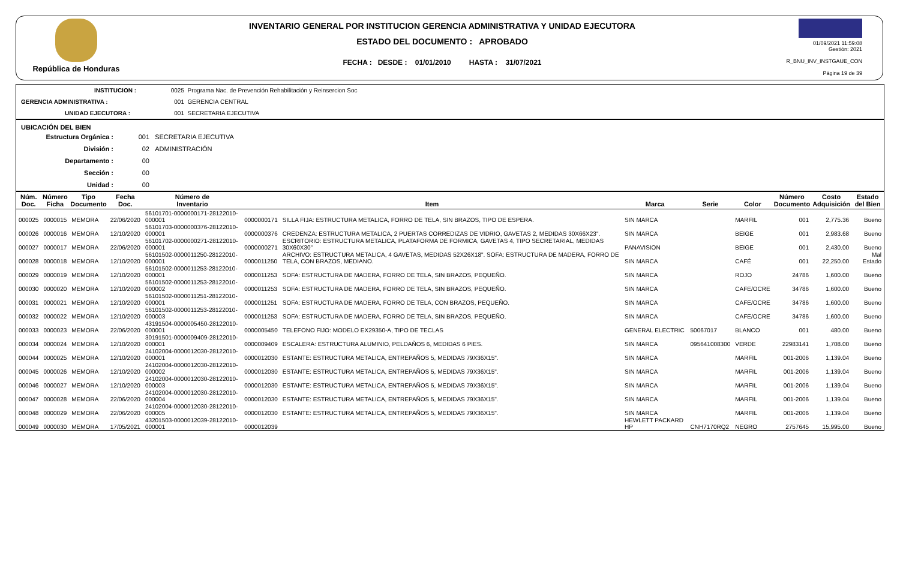República de Honduras
INVENTARIO GENERAL POR INSTITUCION GERENCIA ADMINISTRATIVA Y UNIDAD EJECUTORA
ESTADO DEL DOCUMENTO : APROBADO
FECHA : DESDE : 01/01/2010 HASTA : 31/07/2021
01/09/2021 11:59:08
Gestión: 2021
R_BNU_INV_INSTGAUE_CON
Página 19 de 39
INSTITUCION : 0025 Programa Nac. de Prevención Rehabilitación y Reinsercion Soc
GERENCIA ADMINISTRATIVA : 001 GERENCIA CENTRAL
UNIDAD EJECUTORA : 001 SECRETARIA EJECUTIVA
UBICACIÓN DEL BIEN
Estructura Orgánica : 001 SECRETARIA EJECUTIVA
División : 02 ADMINISTRACIÓN
Departamento : 00
Sección : 00
Unidad : 00
| Núm. Doc. | Número Ficha | Tipo Documento | Fecha Doc. | Número de Inventario | Item | | Marca | Serie | Color | Número Documento | Costo Adquisición | Estado del Bien |
| --- | --- | --- | --- | --- | --- | --- | --- | --- | --- | --- | --- | --- |
| 000025 | 0000015 | MEMORA | 22/06/2020 | 56101701-0000000171-28122010-000001 | 0000000171 | SILLA FIJA: ESTRUCTURA METALICA, FORRO DE TELA, SIN BRAZOS, TIPO DE ESPERA. | SIN MARCA | | MARFIL | 001 | 2,775.36 | Bueno |
| 000026 | 0000016 | MEMORA | 12/10/2020 | 56101703-0000000376-28122010-000001 | 0000000376 | CREDENZA: ESTRUCTURA METALICA, 2 PUERTAS CORREDIZAS DE VIDRIO, GAVETAS 2, MEDIDAS 30X66X23". | SIN MARCA | | BEIGE | 001 | 2,983.68 | Bueno |
| 000027 | 0000017 | MEMORA | 22/06/2020 | 56101702-0000000271-28122010-000001 | 0000000271 | ESCRITORIO: ESTRUCTURA METALICA, PLATAFORMA DE FORMICA, GAVETAS 4, TIPO SECRETARIAL, MEDIDAS 30X60X30" | PANAVISION | | BEIGE | 001 | 2,430.00 | Bueno |
| 000028 | 0000018 | MEMORA | 12/10/2020 | 56101502-0000011250-28122010-000001 | 0000011250 | ARCHIVO: ESTRUCTURA METALICA, 4 GAVETAS, MEDIDAS 52X26X18". SOFA: ESTRUCTURA DE MADERA, FORRO DE TELA, CON BRAZOS, MEDIANO. | SIN MARCA | | CAFÉ | 001 | 22,250.00 | Mal Estado |
| 000029 | 0000019 | MEMORA | 12/10/2020 | 56101502-0000011253-28122010-000001 | 0000011253 | SOFA: ESTRUCTURA DE MADERA, FORRO DE TELA, SIN BRAZOS, PEQUEÑO. | SIN MARCA | | ROJO | 24786 | 1,600.00 | Bueno |
| 000030 | 0000020 | MEMORA | 12/10/2020 | 56101502-0000011253-28122010-000002 | 0000011253 | SOFA: ESTRUCTURA DE MADERA, FORRO DE TELA, SIN BRAZOS, PEQUEÑO. | SIN MARCA | | CAFE/OCRE | 34786 | 1,600.00 | Bueno |
| 000031 | 0000021 | MEMORA | 12/10/2020 | 56101502-0000011251-28122010-000001 | 0000011251 | SOFA: ESTRUCTURA DE MADERA, FORRO DE TELA, CON BRAZOS, PEQUEÑO. | SIN MARCA | | CAFE/OCRE | 34786 | 1,600.00 | Bueno |
| 000032 | 0000022 | MEMORA | 12/10/2020 | 56101502-0000011253-28122010-000003 | 0000011253 | SOFA: ESTRUCTURA DE MADERA, FORRO DE TELA, SIN BRAZOS, PEQUEÑO. | SIN MARCA | | CAFE/OCRE | 34786 | 1,600.00 | Bueno |
| 000033 | 0000023 | MEMORA | 22/06/2020 | 43191504-0000005450-28122010-000001 | 0000005450 | TELEFONO FIJO: MODELO EX29350-A, TIPO DE TECLAS | GENERAL ELECTRIC | 50067017 | BLANCO | 001 | 480.00 | Bueno |
| 000034 | 0000024 | MEMORA | 12/10/2020 | 30191501-0000009409-28122010-000001 | 0000009409 | ESCALERA: ESTRUCTURA ALUMINIO, PELDAÑOS 6, MEDIDAS 6 PIES. | SIN MARCA | 095641008300 | VERDE | 22983141 | 1,708.00 | Bueno |
| 000044 | 0000025 | MEMORA | 12/10/2020 | 24102004-0000012030-28122010-000001 | 0000012030 | ESTANTE: ESTRUCTURA METALICA, ENTREPAÑOS 5, MEDIDAS 79X36X15". | SIN MARCA | | MARFIL | 001-2006 | 1,139.04 | Bueno |
| 000045 | 0000026 | MEMORA | 12/10/2020 | 24102004-0000012030-28122010-000002 | 0000012030 | ESTANTE: ESTRUCTURA METALICA, ENTREPAÑOS 5, MEDIDAS 79X36X15". | SIN MARCA | | MARFIL | 001-2006 | 1,139.04 | Bueno |
| 000046 | 0000027 | MEMORA | 12/10/2020 | 24102004-0000012030-28122010-000003 | 0000012030 | ESTANTE: ESTRUCTURA METALICA, ENTREPAÑOS 5, MEDIDAS 79X36X15". | SIN MARCA | | MARFIL | 001-2006 | 1,139.04 | Bueno |
| 000047 | 0000028 | MEMORA | 22/06/2020 | 24102004-0000012030-28122010-000004 | 0000012030 | ESTANTE: ESTRUCTURA METALICA, ENTREPAÑOS 5, MEDIDAS 79X36X15". | SIN MARCA | | MARFIL | 001-2006 | 1,139.04 | Bueno |
| 000048 | 0000029 | MEMORA | 22/06/2020 | 24102004-0000012030-28122010-000005 | 0000012030 | ESTANTE: ESTRUCTURA METALICA, ENTREPAÑOS 5, MEDIDAS 79X36X15". | SIN MARCA | | MARFIL | 001-2006 | 1,139.04 | Bueno |
| 000049 | 0000030 | MEMORA | 17/05/2021 | 43201503-0000012039-28122010-000001 | 0000012039 | | HEWLETT PACKARD HP | CNH7170RQ2 | NEGRO | 2757645 | 15,995.00 | Bueno |